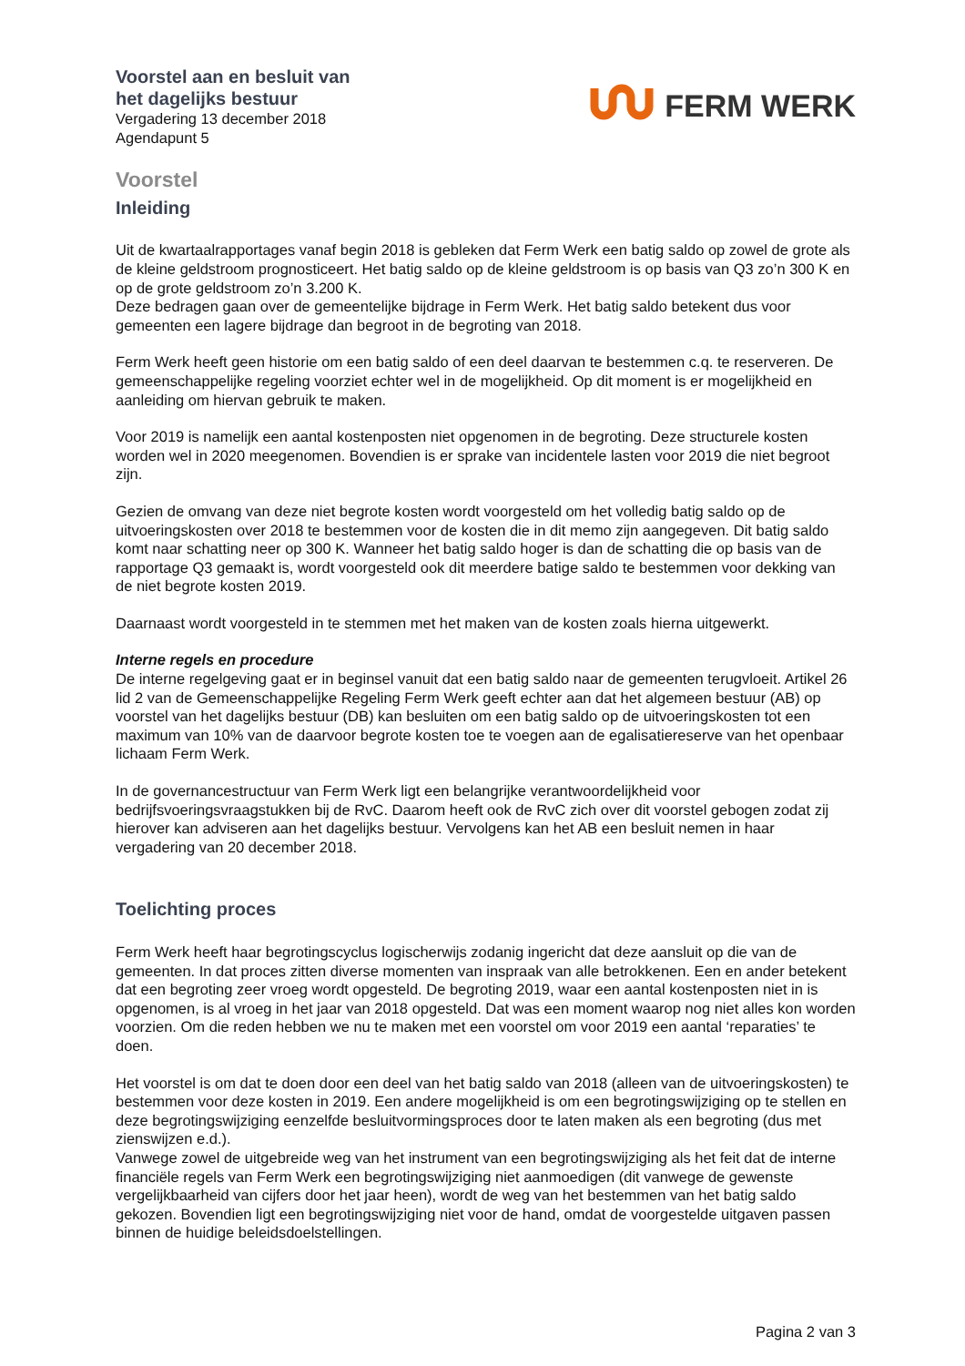Voorstel aan en besluit van
het dagelijks bestuur
Vergadering 13 december 2018
Agendapunt 5
FERM WERK
Voorstel
Inleiding
Uit de kwartaalrapportages vanaf begin 2018 is gebleken dat Ferm Werk een batig saldo op zowel de grote als de kleine geldstroom prognosticeert. Het batig saldo op de kleine geldstroom is op basis van Q3 zo’n 300 K en op de grote geldstroom zo’n 3.200 K.
Deze bedragen gaan over de gemeentelijke bijdrage in Ferm Werk. Het batig saldo betekent dus voor gemeenten een lagere bijdrage dan begroot in de begroting van 2018.
Ferm Werk heeft geen historie om een batig saldo of een deel daarvan te bestemmen c.q. te reserveren. De gemeenschappelijke regeling voorziet echter wel in de mogelijkheid. Op dit moment is er mogelijkheid en aanleiding om hiervan gebruik te maken.
Voor 2019 is namelijk een aantal kostenposten niet opgenomen in de begroting. Deze structurele kosten worden wel in 2020 meegenomen. Bovendien is er sprake van incidentele lasten voor 2019 die niet begroot zijn.
Gezien de omvang van deze niet begrote kosten wordt voorgesteld om het volledig batig saldo op de uitvoeringskosten over 2018 te bestemmen voor de kosten die in dit memo zijn aangegeven. Dit batig saldo komt naar schatting neer op 300 K. Wanneer het batig saldo hoger is dan de schatting die op basis van de rapportage Q3 gemaakt is, wordt voorgesteld ook dit meerdere batige saldo te bestemmen voor dekking van de niet begrote kosten 2019.
Daarnaast wordt voorgesteld in te stemmen met het maken van de kosten zoals hierna uitgewerkt.
Interne regels en procedure
De interne regelgeving gaat er in beginsel vanuit dat een batig saldo naar de gemeenten terugvloeit. Artikel 26 lid 2 van de Gemeenschappelijke Regeling Ferm Werk geeft echter aan dat het algemeen bestuur (AB) op voorstel van het dagelijks bestuur (DB) kan besluiten om een batig saldo op de uitvoeringskosten tot een maximum van 10% van de daarvoor begrote kosten toe te voegen aan de egalisatiereserve van het openbaar lichaam Ferm Werk.
In de governancestructuur van Ferm Werk ligt een belangrijke verantwoordelijkheid voor bedrijfsvoeringsvraagstukken bij de RvC. Daarom heeft ook de RvC zich over dit voorstel gebogen zodat zij hierover kan adviseren aan het dagelijks bestuur. Vervolgens kan het AB een besluit nemen in haar vergadering van 20 december 2018.
Toelichting proces
Ferm Werk heeft haar begrotingscyclus logischerwijs zodanig ingericht dat deze aansluit op die van de gemeenten. In dat proces zitten diverse momenten van inspraak van alle betrokkenen. Een en ander betekent dat een begroting zeer vroeg wordt opgesteld. De begroting 2019, waar een aantal kostenposten niet in is opgenomen, is al vroeg in het jaar van 2018 opgesteld. Dat was een moment waarop nog niet alles kon worden voorzien. Om die reden hebben we nu te maken met een voorstel om voor 2019 een aantal ‘reparaties’ te doen.
Het voorstel is om dat te doen door een deel van het batig saldo van 2018 (alleen van de uitvoeringskosten) te bestemmen voor deze kosten in 2019. Een andere mogelijkheid is om een begrotingswijziging op te stellen en deze begrotingswijziging eenzelfde besluitvormingsproces door te laten maken als een begroting (dus met zienswijzen e.d.).
Vanwege zowel de uitgebreide weg van het instrument van een begrotingswijziging als het feit dat de interne financiële regels van Ferm Werk een begrotingswijziging niet aanmoedigen (dit vanwege de gewenste vergelijkbaarheid van cijfers door het jaar heen), wordt de weg van het bestemmen van het batig saldo gekozen. Bovendien ligt een begrotingswijziging niet voor de hand, omdat de voorgestelde uitgaven passen binnen de huidige beleidsdoelstellingen.
Pagina 2 van 3